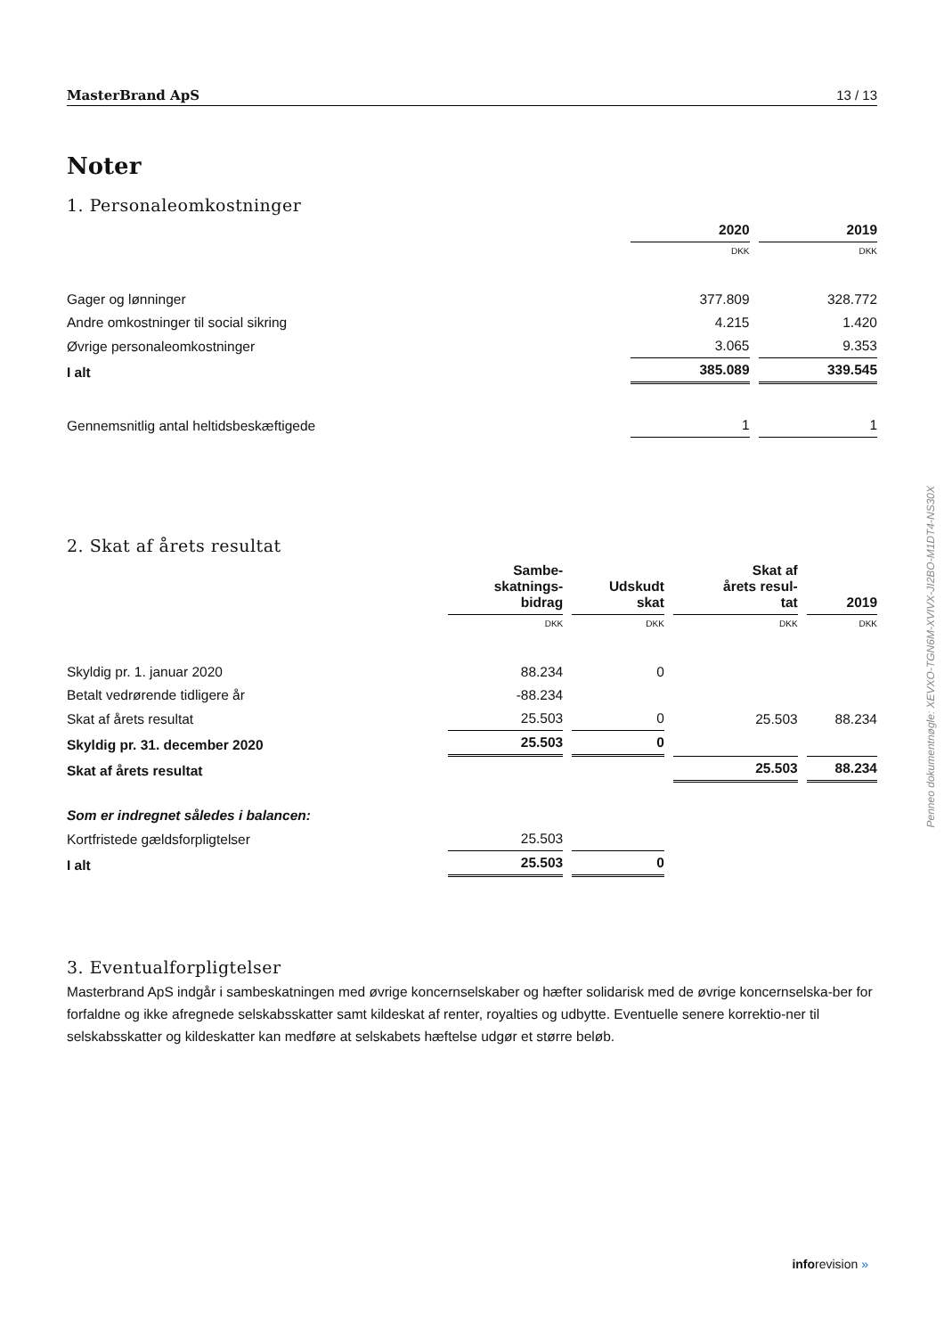MasterBrand ApS 13 / 13
Noter
1. Personaleomkostninger
| | 2020 | 2019 |
| | DKK | DKK |
| Gager og lønninger | 377.809 | 328.772 |
| Andre omkostninger til social sikring | 4.215 | 1.420 |
| Øvrige personaleomkostninger | 3.065 | 9.353 |
| I alt | 385.089 | 339.545 |
| Gennemsnitlig antal heltidsbeskæftigede | 1 | 1 |
2. Skat af årets resultat
| | Sambe- skatnings- bidrag | Udskudt skat | Skat af årets resul- tat | 2019 |
| | DKK | DKK | DKK | DKK |
| Skyldig pr. 1. januar 2020 | 88.234 | 0 | | |
| Betalt vedrørende tidligere år | -88.234 | | | |
| Skat af årets resultat | 25.503 | 0 | 25.503 | 88.234 |
| Skyldig pr. 31. december 2020 | 25.503 | 0 | | |
| Skat af årets resultat | | | 25.503 | 88.234 |
| Som er indregnet således i balancen: | | | | |
| Kortfristede gældsforpligtelser | 25.503 | | | |
| I alt | 25.503 | 0 | | |
3. Eventualforpligtelser
Masterbrand ApS indgår i sambeskatningen med øvrige koncernselskaber og hæfter solidarisk med de øvrige koncernselska-ber for forfaldne og ikke afregnede selskabsskatter samt kildeskat af renter, royalties og udbytte. Eventuelle senere korrektio-ner til selskabsskatter og kildeskatter kan medføre at selskabets hæftelse udgør et større beløb.
Penneo dokumentnøgle: XEVXO-TGN6M-XVIVX-JI2BO-M1DT4-NS30X
inforevision »